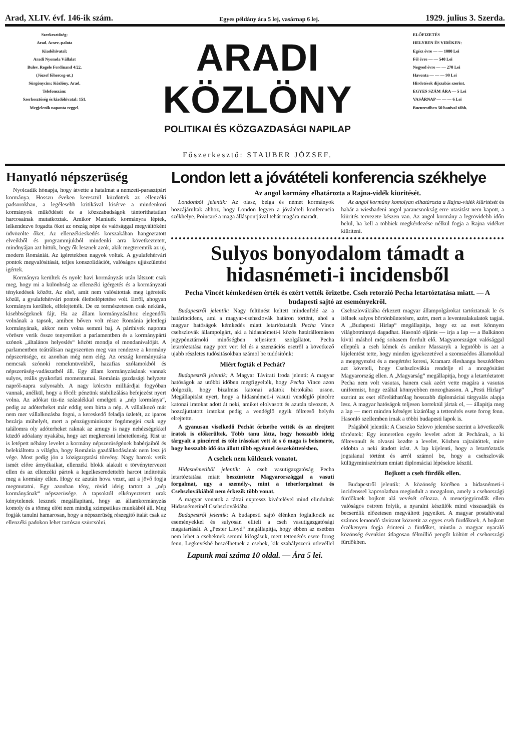Arad, XLIV. évf. 146-ik szám. Egyes példány ára 5 lej, vasárnap 6 lej. 1929. julius 3. Szerda.
Szerkesztőség:
Arad. Acsev.-palota
Kiadóhivatal:
Aradi Nyomda Vállalat
Bulev. Regele Ferdinand 4/22.
(József főherceg-ut.)
Sürgönycim: Közlöny. Arad.
Telefonszám:
Szerkesztőség és kiadóhivatal: 151.
Megjelenik naponta reggel.
ARADI KÖZLÖNY
POLITIKAI ÉS KÖZGAZDASÁGI NAPILAP
Főszerkesztő: STAUBER JÓZSEF.
ELŐFIZETÉS
HELYBEN ÉS VIDÉKEN:
Egész évre — — 1080 Lei
Fél évre — — 540 Lei
Negyed évre — — 270 Lei
Havonta — — — 90 Lei
Hirdetések díjszabás szerint.
EGYES SZÁM ÁRA — 5 Lei
VASÁRNAP — — — 6 Lei
Bucurestiben 50 banival több.
Hanyatló népszerüség
Nyolcadik hónapja, hogy átvette a hatalmat a nemzeti-parasztpárt kormánya. Hosszu éveken keresztül küzdöttek az ellenzéki padsorokban, a legélesebb kritikával kisérve a mindenkori kormányok müködését és a közszabadságok tántorithatatlan harcosainak mutatkoztak. Amikor Maniuék kormányra léptek, lelkendezve fogadta őket az ország népe és valósággal megváltóként üdvözölte őket. Az ellenzékieskedés korszakában hangoztatott elveikből és programmjukból mindenki arra következtetett, mindnyájan azt hittük, hogy ők lesznek azok, akik megteremtik az uj, modern Romániát. Az igéretekben nagyok voltak. A gyulafehérvári pontok megvalósitását, teljes konszolidációt, valóságos ujjászületést igértek.
Kormányra kerültek és nyolc havi kormányzás után látszott csak meg, hogy mi a különbség az ellenzéki igérgetés és a kormányzati ténykedések között. Az első, amit nem valósitottak meg igéreteik közül, a gyulafehérvári pontok életbeléptetése volt. Erről, ahogyan kormányra kerültek, elfelejtették. De ez természetesen csak nekünk, kisebbségeknek fájt. Ha az állam kormányzásához elegendők volnának a tapsok, amiben bőven volt része Románia jelenlegi kormányának, akkor nem volna semmi baj. A párthivek naponta vörösre verik össze tenyereiket a parlamentben és a kormánypárti szónok „általános helyeslés“ között mondja el mondanivalóját. A parlamentben teátrálisan nagyszerüen meg van rendezve a kormány népszerüsége, ez azonban még nem elég. Az ország kormányzása nemcsak szónoki remekmüvekből, hazafias szólamokból és népszerüség-vadászatból áll. Egy állam kormányzásának vannak sulyos, reális gyakorlati momentumai. Románia gazdasági helyzete napról-napra sulyosabb. A nagy kölcsön milliárdjai fogyóban vannak, anélkül, hogy a főcél: pénzünk stabilizálása befejezést nyert volna. Az adókat tiz-tiz százalékkal emelgeti a „nép kormánya“, pedig az adóterheket már eddig sem birta a nép. A vállalkozó már nem mer vállalkozásba fogni, a kereskedő feladja üzletét, az iparos bezárja mühelyét, mert a pénzügyminiszter fogdmegjei csak ugy találomra oly adóterheket raknak az amugy is nagy nehézségekkel küzdő adóalany nyakába, hogy azt megkeresni lehetetlenség. Rist ur is letépett néhány levelet a kormány népszerüségének babérjaiból és belekiáltotta a világba, hogy Románia gazdálkodásának nem lesz jó vége. Most pedig jön a közigazgatási törvény. Nagy harcok vetik ismét előre árnyékaikat, ellenzéki blokk alakult e törvénytervezet ellen és az ellenzéki pártok a legelkeseredettebb harcot inditották meg a kormány ellen. Hogy ez azután hova vezet, azt a jövő fogja megmutatni. Egy azonban tény, rövid ideig tartott a „nép kormányának“ népszerüsége. A tapsoktól elkényeztetett urak kénytelenek lesznek megállapitani, hogy az államkormányzás komoly és a tömeg előtt nem mindig szimpatikus munkából áll. Meg fogják tanulni hamarosan, hogy a népszerüség részegitő italát csak az ellenzéki padokon lehet tartósan szürcsölni.
London lett a jóvátételi konferencia székhelye
Az angol kormány elhatározta a Rajna-vidék kiüritését.
Londonból jelentik: Az olasz, belga és német kormányok hozzájárultak ahhoz, hogy London legyen a jóvátételi konferencia székhelye. Poincaré a maga álláspontjával tehát magára maradt.
Az angol kormány komolyan elhatározta a Rajna-vidék kiüritését és habár a wiesbadeni angol parancsnokság erre utasitást nem kapott, a kiürités tervezete készen van. Az angol kormány a legrövidebb időn belül, ha kell a többiek megkérdezése nélkül fogja a Rajna vidéket kiüriteni.
Sulyos bonyodalom támadt a hidasnémeti-i incidensből
Pecha Vincét kémkedésen érték és ezért vették őrizetbe. Cseh retorzió Pecha letartóztatása miatt. — A budapesti sajtó az eseményekről.
Budapestről jelentik: Nagy feltünést keltett mindenfelé az a határincidens, ami a magyar-csehszlovák határon történt, ahol a magyar hatóságok kémkedés miatt letartóztatták Pecha Vince csehszlovák állampolgárt, aki a hidasnémeti-i közös határállomáson jegypénztárnoki minőségben teljesitett szolgálatot. Pecha letartóztatása nagy port vert fel és a szenzációs esetről a következő ujabb részletes tudósitásokban számol be tudósitónk:
Miért fogták el Pechát?
Budapestről jelentik: A Magyar Távirati Iroda jelenti: A magyar hatóságok az utóbbi időben megfigyelték, hogy Pecha Vince azon dolgozik, hogy bizalmas katonai adatok birtokába usson. Megállapitást nyert, hogy a hidasnémeti-i vasuti vendéglő pincére katonai iratokat adott át neki, amiket elolvasott és azután távozott. A hozzájuttatott iratokat pedig a vendéglő egyik félreeső helyén elrejtette.
A gyanusan viselkedő Pechát őrizetbe vették és az elrejtett iratok is előkerültek. Több tanu látta, hogy hosszabb ideig tárgyalt a pincérrel és tőle irásokat vett át s ő maga is beismerte, hogy hosszabb idő óta állott több egyénnel összeköttetésben.
A csehek nem küldenek vonatot.
Hidasnémetiből jelentik: A cseh vasutigazgatóság Pecha letartóztatása miatt beszüntette Magyarországgal a vasuti forgalmat, ugy a személy-, mint a teherforgalmat és Csehszlovákiából nem érkezik több vonat.
A magyar vonatok a tátrai expressz kivételével mind elindultak Hidasnémetinél Csehszlovákiába.
Budapestről jelentik: A budapesti sajtó élénken foglalkozik az eseményekkel és sulyosan eliteli a cseh vasutigazgatósági magatartását. A „Pester Lloyd“ megállapitja, hogy ebben az esetben nem lehet a cseheknek semmi kifogásuk, mert tettenérés esete forog fenn. Legkevésbé beszélhetnek a csehek, kik szabályszerü utlevéllel Csehszlovákiába érkezett magyar állampolgárokat tartóztatnak le és itélnek sulyos börtönbüntetésre, azért, mert a leventealakulatok tagjai. A „Budapesti Hirlap“ megállapitja, hogy ez az eset könnyen világbotránnyá dagadhat. Hasonló eljárás — irja a lap — a Balkánon kivül máshol még sohasem fordult elő. Magyarországot valósággal ellepték a cseh kémek és amikor Massaryk a legutóbb is azt a kijelentést tette, hogy minden igyekezetével a szomszédos államokkal a megegyezést és a megértést keresi, Kramarz éleshangu beszédében azt követeli, hogy Csehszlovákia rendelje el a mozgósitást Magyarország ellen. A „Magyarság“ megállapitja, hogy a letartóztatott Pecha nem volt vasutas, hanem csak azért vette magára a vasutas uniformist, hogy ezáltal könnyebben mozoghasson. A „Pesti Hirlap“ szerint az eset előreláthatólag hosszabb diplomáciai tárgyalás alapja lesz. A magyar hatóságok teljesen korrektül jártak el, — állapitja meg a lap — mert minden kétséget kizárólag a tettenérés esete forog fenn. Hasonló szellemben irnak a többi budapesti lapok is.
Prágából jelentik: A Cseszko Szlovo jelentése szerint a következők történtek: Egy ismeretlen egyén levelet adott át Pechának, a ki félrevonult és olvasni kezdte a levelet. Közben rajtaütöttek, mire eldobta a neki átadott irást. A lap kijelenti, hogy a letartóztatás jogtalanul történt és arról számol be, hogy a csehszlovák külügyminisztérium emiatt diplomáciai lépésekre készül.
Bojkott a cseh fürdők ellen.
Budapestről jelentik: A közönség körében a hidasnémeti-i incidenssel kapcsolatban megindult a mozgalom, amely a csehországi fürdőknek bojkott alá vevését célozza. A menetjegyirodák ellen valóságos ostrom folyik, a nyaralni készülők mind visszaadják és becserélik előzetesen megváltott jegyeiket. A magyar postahivatal számos lemondó táviratot közvetit az egyes cseh fürdőknek. A bojkott érzékenyen fogja érinteni a fürdőket, miután a magyar nyaraló közönség évenkint átlagosan félmillió pengőt költött el csehországi fürdőkben.
Lapunk mai száma 10 oldal. — Ára 5 lei.